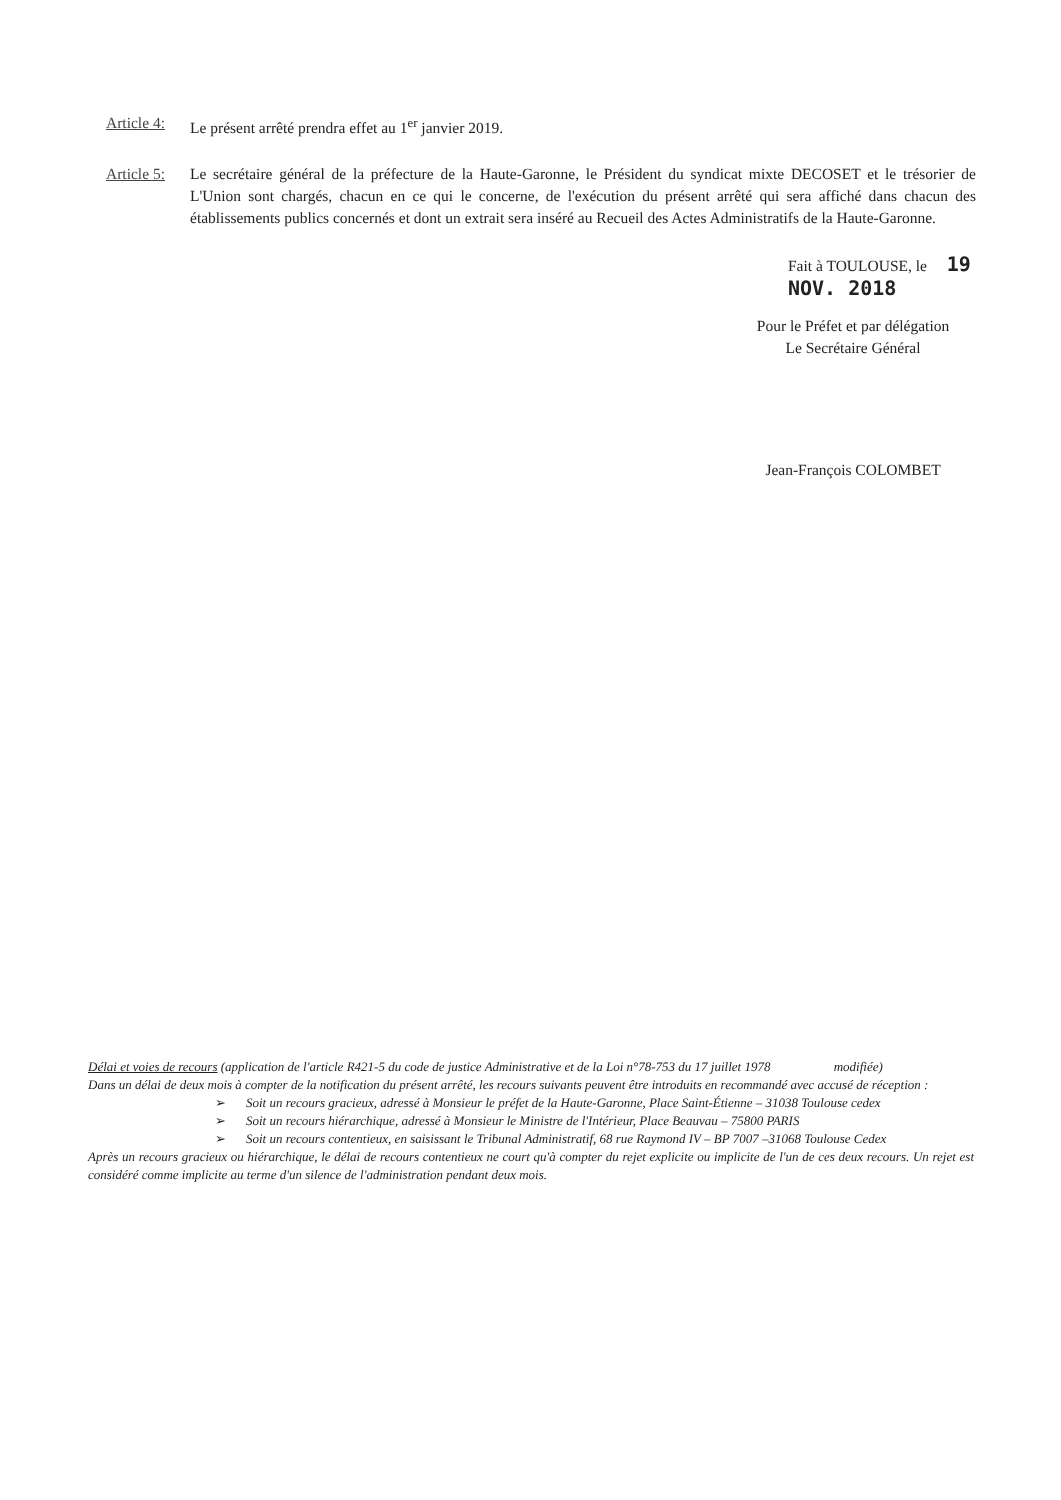Article 4:
Le présent arrêté prendra effet au 1<sup>er</sup> janvier 2019.
Article 5:
Le secrétaire général de la préfecture de la Haute-Garonne, le Président du syndicat mixte DECOSET et le trésorier de L'Union sont chargés, chacun en ce qui le concerne, de l'exécution du présent arrêté qui sera affiché dans chacun des établissements publics concernés et dont un extrait sera inséré au Recueil des Actes Administratifs de la Haute-Garonne.
Fait à TOULOUSE, le 19 NOV. 2018
Pour le Préfet et par délégation
Le Secrétaire Général
Jean-François COLOMBET
Délai et voies de recours (application de l'article R421-5 du code de justice Administrative et de la Loi n°78-753 du 17 juillet 1978 modifiée)
Dans un délai de deux mois à compter de la notification du présent arrêté, les recours suivants peuvent être introduits en recommandé avec accusé de réception :
➢ Soit un recours gracieux, adressé à Monsieur le préfet de la Haute-Garonne, Place Saint-Étienne – 31038 Toulouse cedex
➢ Soit un recours hiérarchique, adressé à Monsieur le Ministre de l'Intérieur, Place Beauvau – 75800 PARIS
➢ Soit un recours contentieux, en saisissant le Tribunal Administratif, 68 rue Raymond IV – BP 7007 –31068 Toulouse Cedex
Après un recours gracieux ou hiérarchique, le délai de recours contentieux ne court qu'à compter du rejet explicite ou implicite de l'un de ces deux recours. Un rejet est considéré comme implicite au terme d'un silence de l'administration pendant deux mois.